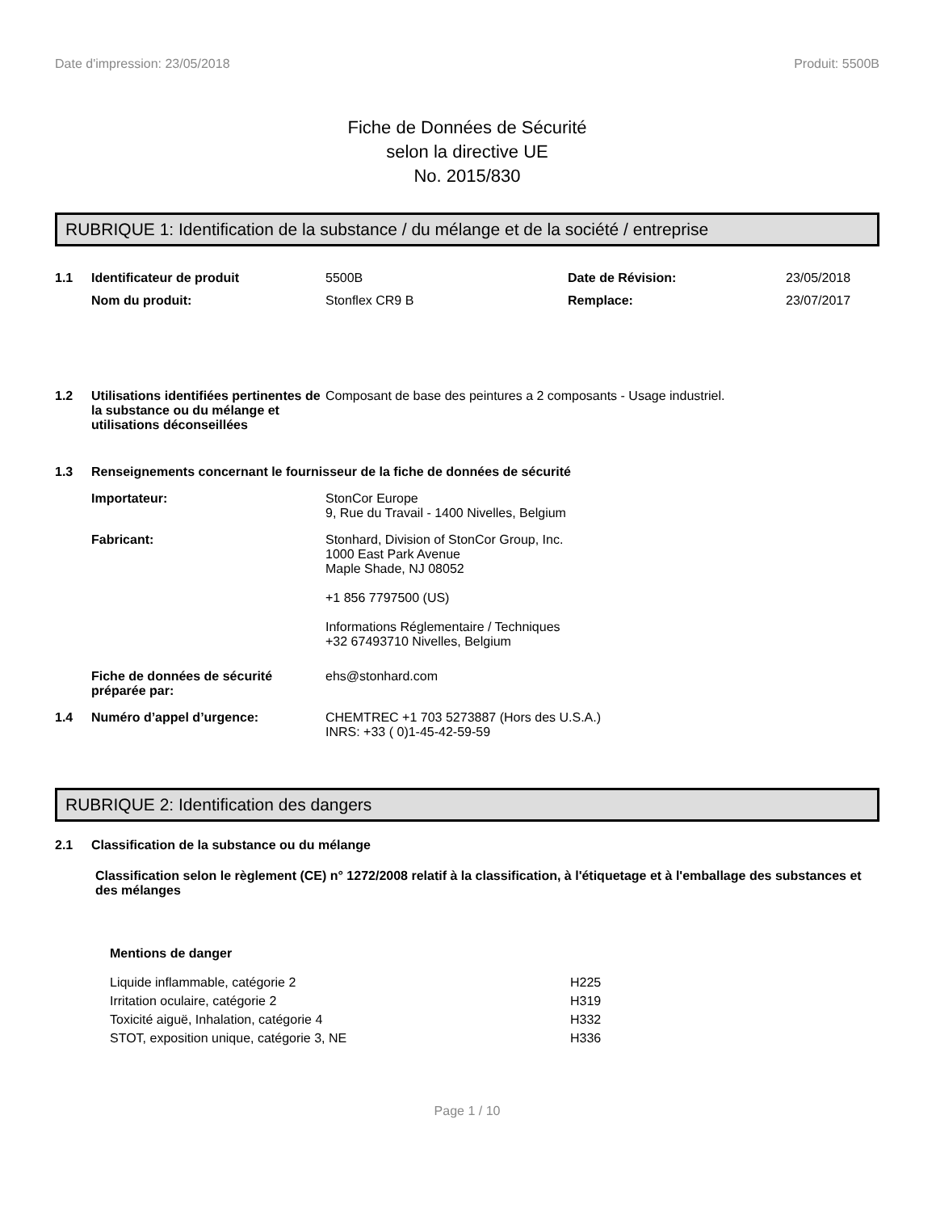Date d'impression: 23/05/2018 Produit: 5500B
Fiche de Données de Sécurité
selon la directive UE
No. 2015/830
RUBRIQUE 1: Identification de la substance / du mélange et de la société / entreprise
1.1 Identificateur de produit 5500B Date de Révision: 23/05/2018
Nom du produit: Stonflex CR9 B Remplace: 23/07/2017
1.2 Utilisations identifiées pertinentes de la substance ou du mélange et utilisations déconseillées Composant de base des peintures a 2 composants - Usage industriel.
1.3 Renseignements concernant le fournisseur de la fiche de données de sécurité
Importateur: StonCor Europe
9, Rue du Travail - 1400 Nivelles, Belgium
Fabricant: Stonhard, Division of StonCor Group, Inc.
1000 East Park Avenue
Maple Shade, NJ 08052
+1 856 7797500 (US)
Informations Réglementaire / Techniques
+32 67493710 Nivelles, Belgium
Fiche de données de sécurité préparée par: ehs@stonhard.com
1.4 Numéro d’appel d’urgence: CHEMTREC +1 703 5273887 (Hors des U.S.A.)
INRS: +33 ( 0)1-45-42-59-59
RUBRIQUE 2: Identification des dangers
2.1 Classification de la substance ou du mélange
Classification selon le règlement (CE) n° 1272/2008 relatif à la classification, à l'étiquetage et à l'emballage des substances et des mélanges
Mentions de danger
Liquide inflammable, catégorie 2 H225 Irritation oculaire, catégorie 2 H319 Toxicité aiguë, Inhalation, catégorie 4 H332 STOT, exposition unique, catégorie 3, NE H336
Page 1 / 10